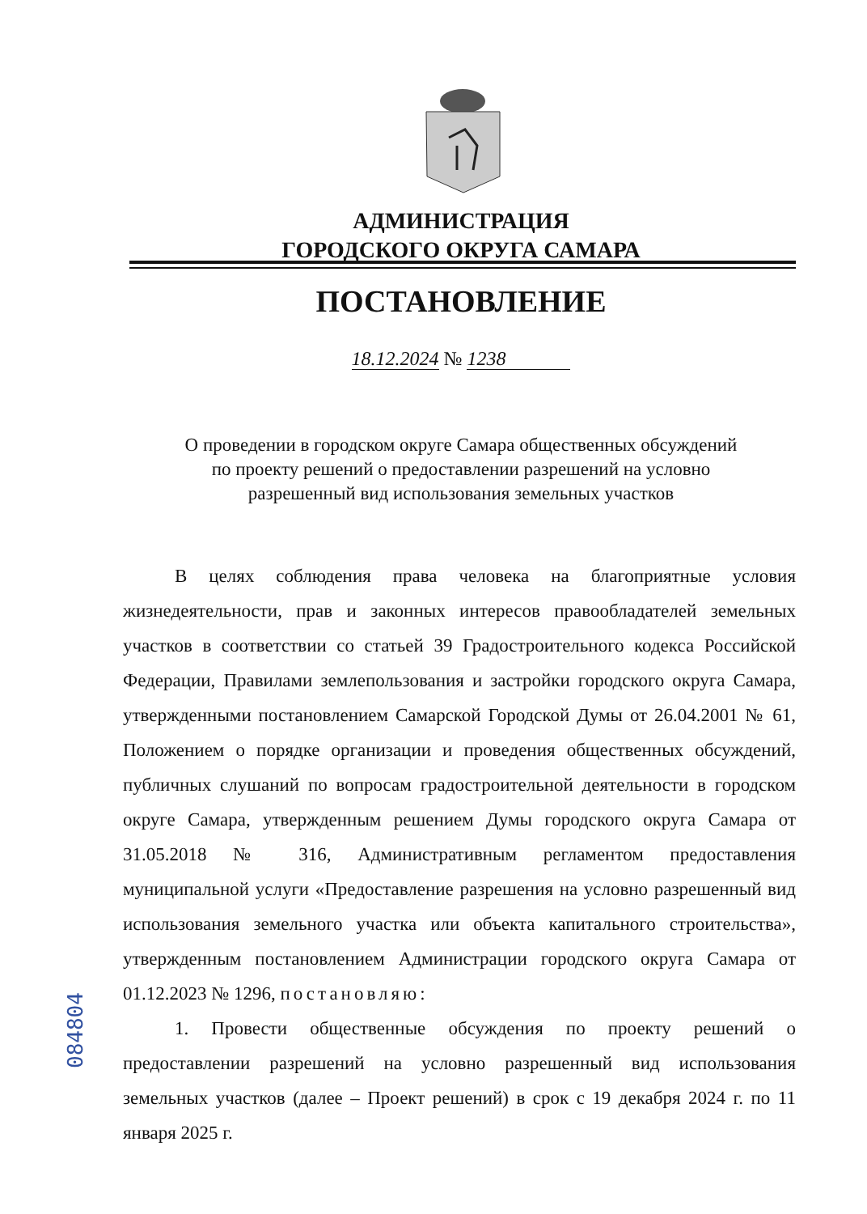АДМИНИСТРАЦИЯ
ГОРОДСКОГО ОКРУГА САМАРА
ПОСТАНОВЛЕНИЕ
18.12.2024 № 1238
О проведении в городском округе Самара общественных обсуждений
по проекту решений о предоставлении разрешений на условно
разрешенный вид использования земельных участков
В целях соблюдения права человека на благоприятные условия жизнедеятельности, прав и законных интересов правообладателей земельных участков в соответствии со статьей 39 Градостроительного кодекса Российской Федерации, Правилами землепользования и застройки городского округа Самара, утвержденными постановлением Самарской Городской Думы от 26.04.2001 № 61, Положением о порядке организации и проведения общественных обсуждений, публичных слушаний по вопросам градостроительной деятельности в городском округе Самара, утвержденным решением Думы городского округа Самара от 31.05.2018 № 316, Административным регламентом предоставления муниципальной услуги «Предоставление разрешения на условно разрешенный вид использования земельного участка или объекта капитального строительства», утвержденным постановлением Администрации городского округа Самара от 01.12.2023 № 1296, постановляю:
1. Провести общественные обсуждения по проекту решений о предоставлении разрешений на условно разрешенный вид использования земельных участков (далее – Проект решений) в срок с 19 декабря 2024 г. по 11 января 2025 г.
084804